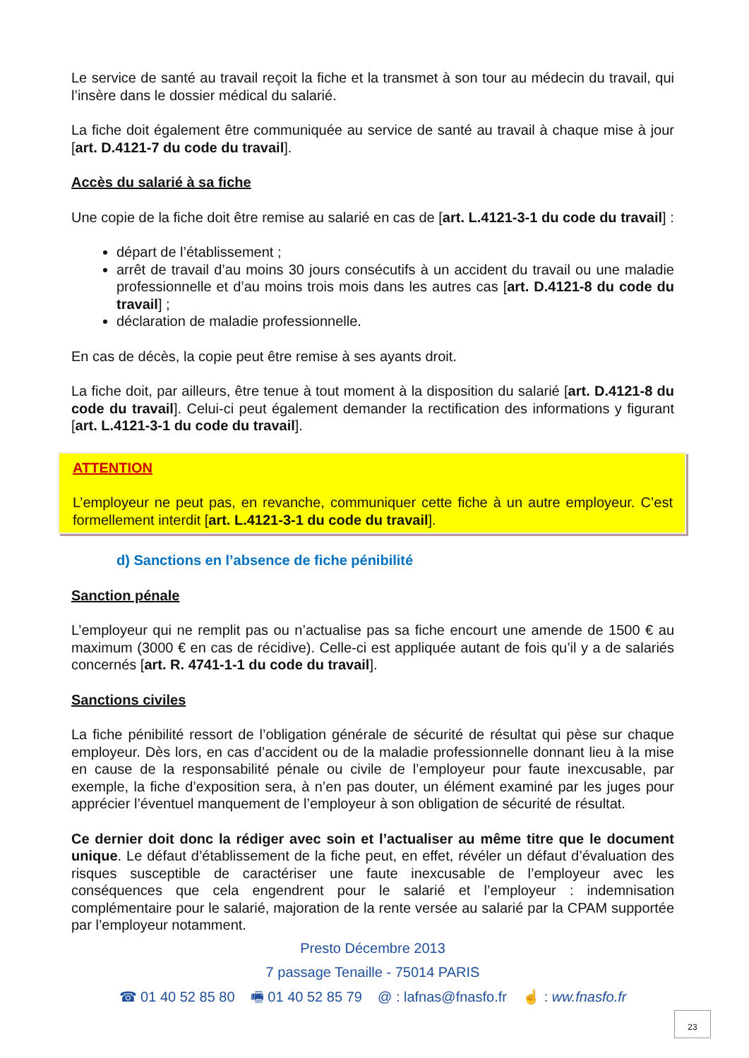Le service de santé au travail reçoit la fiche et la transmet à son tour au médecin du travail, qui l’insère dans le dossier médical du salarié.
La fiche doit également être communiquée au service de santé au travail à chaque mise à jour [art. D.4121-7 du code du travail].
Accès du salarié à sa fiche
Une copie de la fiche doit être remise au salarié en cas de [art. L.4121-3-1 du code du travail] :
départ de l’établissement ;
arrêt de travail d’au moins 30 jours consécutifs à un accident du travail ou une maladie professionnelle et d’au moins trois mois dans les autres cas [art. D.4121-8 du code du travail] ;
déclaration de maladie professionnelle.
En cas de décès, la copie peut être remise à ses ayants droit.
La fiche doit, par ailleurs, être tenue à tout moment à la disposition du salarié [art. D.4121-8 du code du travail]. Celui-ci peut également demander la rectification des informations y figurant [art. L.4121-3-1 du code du travail].
ATTENTION
L’employeur ne peut pas, en revanche, communiquer cette fiche à un autre employeur. C’est formellement interdit [art. L.4121-3-1 du code du travail].
d) Sanctions en l’absence de fiche pénibilité
Sanction pénale
L’employeur qui ne remplit pas ou n’actualise pas sa fiche encourt une amende de 1500 € au maximum (3000 € en cas de récidive). Celle-ci est appliquée autant de fois qu’il y a de salariés concernés [art. R. 4741-1-1 du code du travail].
Sanctions civiles
La fiche pénibilité ressort de l’obligation générale de sécurité de résultat qui pèse sur chaque employeur. Dès lors, en cas d’accident ou de la maladie professionnelle donnant lieu à la mise en cause de la responsabilité pénale ou civile de l’employeur pour faute inexcusable, par exemple, la fiche d’exposition sera, à n’en pas douter, un élément examiné par les juges pour apprécier l’éventuel manquement de l’employeur à son obligation de sécurité de résultat.
Ce dernier doit donc la rédiger avec soin et l’actualiser au même titre que le document unique. Le défaut d’établissement de la fiche peut, en effet, révéler un défaut d’évaluation des risques susceptible de caractériser une faute inexcusable de l’employeur avec les conséquences que cela engendrent pour le salarié et l’employeur : indemnisation complémentaire pour le salarié, majoration de la rente versée au salarié par la CPAM supportée par l’employeur notamment.
Presto Décembre 2013
7 passage Tenaille - 75014 PARIS
☎ 01 40 52 85 80 🖷 01 40 52 85 79 @ : lafnas@fnasfo.fr ☝ : ww.fnasfo.fr
23